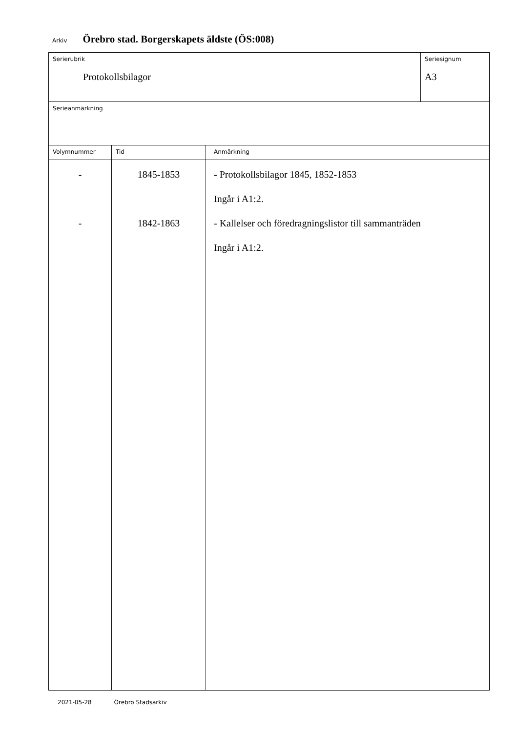Arkiv Örebro stad. Borgerskapets äldste (ÖS:008)
| Serierubrik Protokollsbilagor | | | Seriesignum A3 |
| Serieanmärkning | | | |
| Volymnummer | Tid | Anmärkning | |
| - - | 1845-1853 1842-1863 | - Protokollsbilagor 1845, 1852-1853 Ingår i A1:2. - Kallelser och föredragningslistor till sammanträden Ingår i A1:2. | |
2021-05-28 Örebro Stadsarkiv